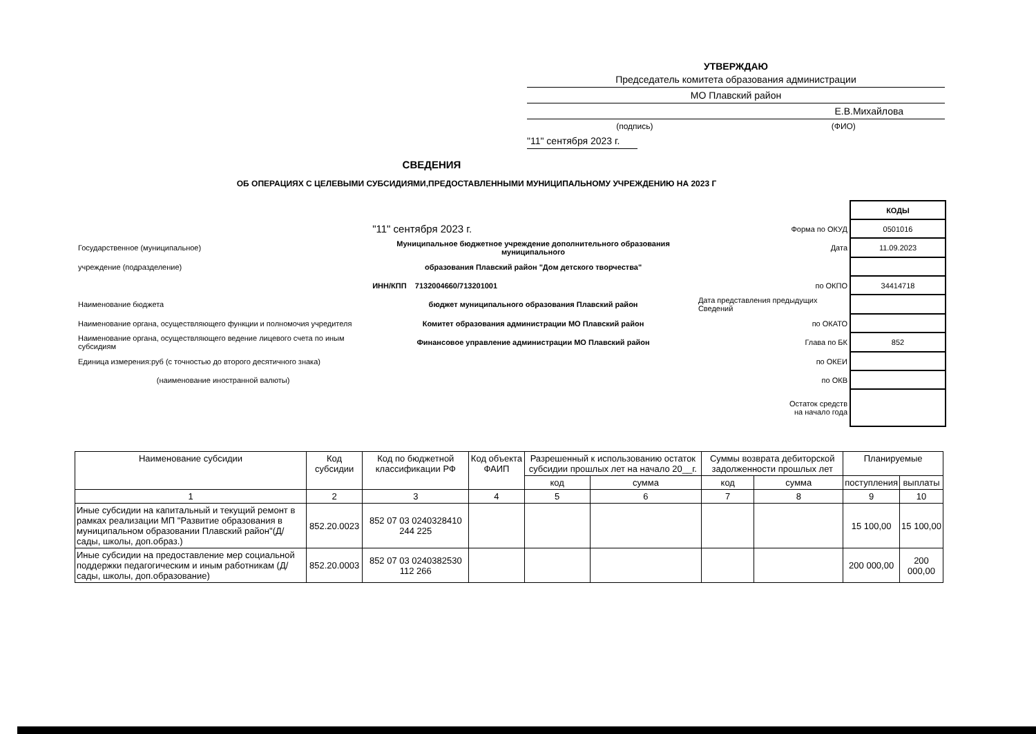УТВЕРЖДАЮ
Председатель комитета образования администрации
МО Плавский район
Е.В.Михайлова
(подпись) (ФИО)
"11" сентября 2023 г.
СВЕДЕНИЯ
ОБ ОПЕРАЦИЯХ С ЦЕЛЕВЫМИ СУБСИДИЯМИ,ПРЕДОСТАВЛЕННЫМИ МУНИЦИПАЛЬНОМУ УЧРЕЖДЕНИЮ НА 2023 Г
| | | | КОДЫ |
| | "11" сентября 2023 г. | Форма по ОКУД | 0501016 |
| Государственное (муниципальное) | Муниципальное бюджетное учреждение дополнительного образования муниципального | Дата | 11.09.2023 |
| учреждение (подразделение) | образования Плавский район "Дом детского творчества" | | |
| | ИНН/КПП 7132004660/713201001 | по ОКПО | 34414718 |
| Наименование бюджета | бюджет муниципального образования Плавский район | Дата представления предыдущих Сведений | |
| Наименование органа, осуществляющего функции и полномочия учредителя | Комитет образования администрации МО Плавский район | по ОКАТО | |
| Наименование органа, осуществляющего ведение лицевого счета по иным субсидиям | Финансовое управление администрации МО Плавский район | Глава по БК | 852 |
| Единица измерения:руб (с точностью до второго десятичного знака) | | по ОКЕИ | |
| (наименование иностранной валюты) | | по ОКВ | |
| | | Остаток средств на начало года | |
| Наименование субсидии | Код субсидии | Код по бюджетной классификации РФ | Код объекта ФАИП | Разрешенный к использованию остаток субсидии прошлых лет на начало 20__г. | | Суммы возврата дебиторской задолженности прошлых лет | | Планируемые | |
| --- | --- | --- | --- | --- | --- | --- | --- | --- | --- |
| | | | | код | сумма | код | сумма | поступления | выплаты |
| 1 | 2 | 3 | 4 | 5 | 6 | 7 | 8 | 9 | 10 |
| Иные субсидии на капитальный и текущий ремонт в рамках реализации МП "Развитие образования в муниципальном образовании Плавский район"(Д/сады, школы, доп.образ.) | 852.20.0023 | 852 07 03 0240328410 244 225 | | | | | | 15 100,00 | 15 100,00 |
| Иные субсидии на предоставление мер социальной поддержки педагогическим и иным работникам (Д/сады, школы, доп.образование) | 852.20.0003 | 852 07 03 0240382530 112 266 | | | | | | 200 000,00 | 200 000,00 |